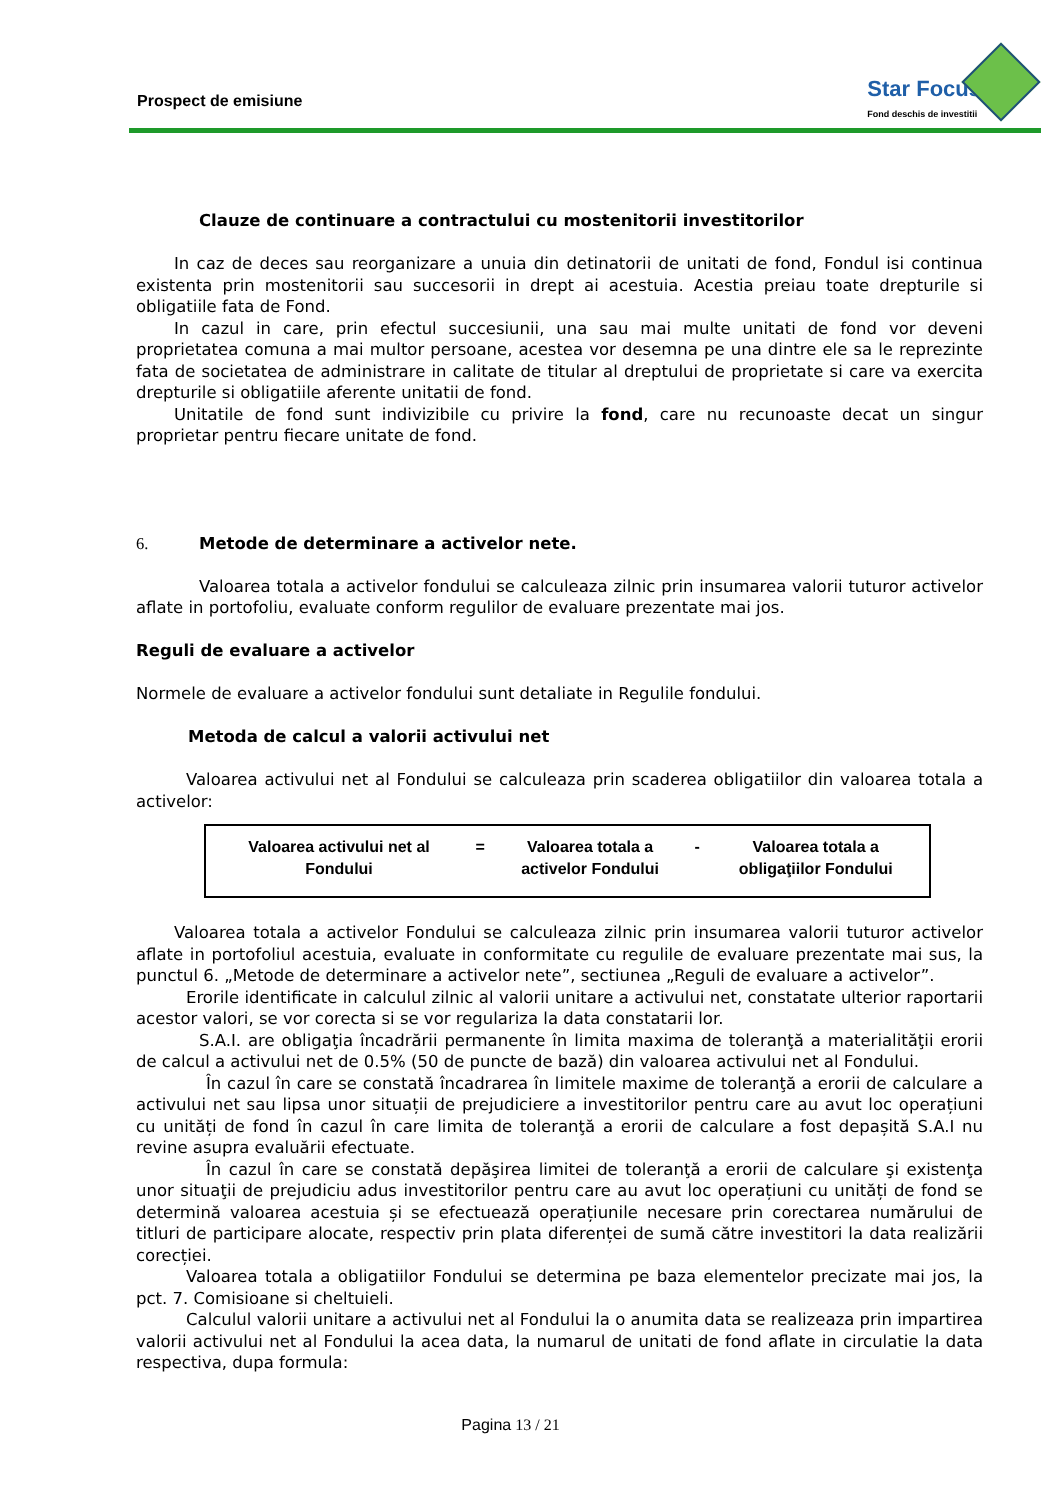Prospect de emisiune
Star Focus
Fond deschis de investitii
Clauze de continuare a contractului cu mostenitorii investitorilor
In caz de deces sau reorganizare a unuia din detinatorii de unitati de fond, Fondul isi continua existenta prin mostenitorii sau succesorii in drept ai acestuia. Acestia preiau toate drepturile si obligatiile fata de Fond.
In cazul in care, prin efectul succesiunii, una sau mai multe unitati de fond vor deveni proprietatea comuna a mai multor persoane, acestea vor desemna pe una dintre ele sa le reprezinte fata de societatea de administrare in calitate de titular al dreptului de proprietate si care va exercita drepturile si obligatiile aferente unitatii de fond.
Unitatile de fond sunt indivizibile cu privire la fond, care nu recunoaste decat un singur proprietar pentru fiecare unitate de fond.
6. Metode de determinare a activelor nete.
Valoarea totala a activelor fondului se calculeaza zilnic prin insumarea valorii tuturor activelor aflate in portofoliu, evaluate conform regulilor de evaluare prezentate mai jos.
Reguli de evaluare a activelor
Normele de evaluare a activelor fondului sunt detaliate in Regulile fondului.
Metoda de calcul a valorii activului net
Valoarea activului net al Fondului se calculeaza prin scaderea obligatiilor din valoarea totala a activelor:
| Valoarea activului net al Fondului | = | Valoarea totala a activelor Fondului | - | Valoarea totala a obligaţiilor Fondului |
Valoarea totala a activelor Fondului se calculeaza zilnic prin insumarea valorii tuturor activelor aflate in portofoliul acestuia, evaluate in conformitate cu regulile de evaluare prezentate mai sus, la punctul 6. „Metode de determinare a activelor nete”, sectiunea „Reguli de evaluare a activelor”.
Erorile identificate in calculul zilnic al valorii unitare a activului net, constatate ulterior raportarii acestor valori, se vor corecta si se vor regulariza la data constatarii lor.
S.A.I. are obligaţia încadrării permanente în limita maxima de toleranţă a materialităţii erorii de calcul a activului net de 0.5% (50 de puncte de bază) din valoarea activului net al Fondului.
În cazul în care se constată încadrarea în limitele maxime de toleranţă a erorii de calculare a activului net sau lipsa unor situații de prejudiciere a investitorilor pentru care au avut loc operațiuni cu unități de fond în cazul în care limita de toleranţă a erorii de calculare a fost depașită S.A.I nu revine asupra evaluării efectuate.
În cazul în care se constată depăşirea limitei de toleranţă a erorii de calculare şi existenţa unor situaţii de prejudiciu adus investitorilor pentru care au avut loc operațiuni cu unități de fond se determină valoarea acestuia și se efectuează operațiunile necesare prin corectarea numărului de titluri de participare alocate, respectiv prin plata diferenței de sumă către investitori la data realizării corecției.
Valoarea totala a obligatiilor Fondului se determina pe baza elementelor precizate mai jos, la pct. 7. Comisioane si cheltuieli.
Calculul valorii unitare a activului net al Fondului la o anumita data se realizeaza prin impartirea valorii activului net al Fondului la acea data, la numarul de unitati de fond aflate in circulatie la data respectiva, dupa formula:
Pagina 13 / 21